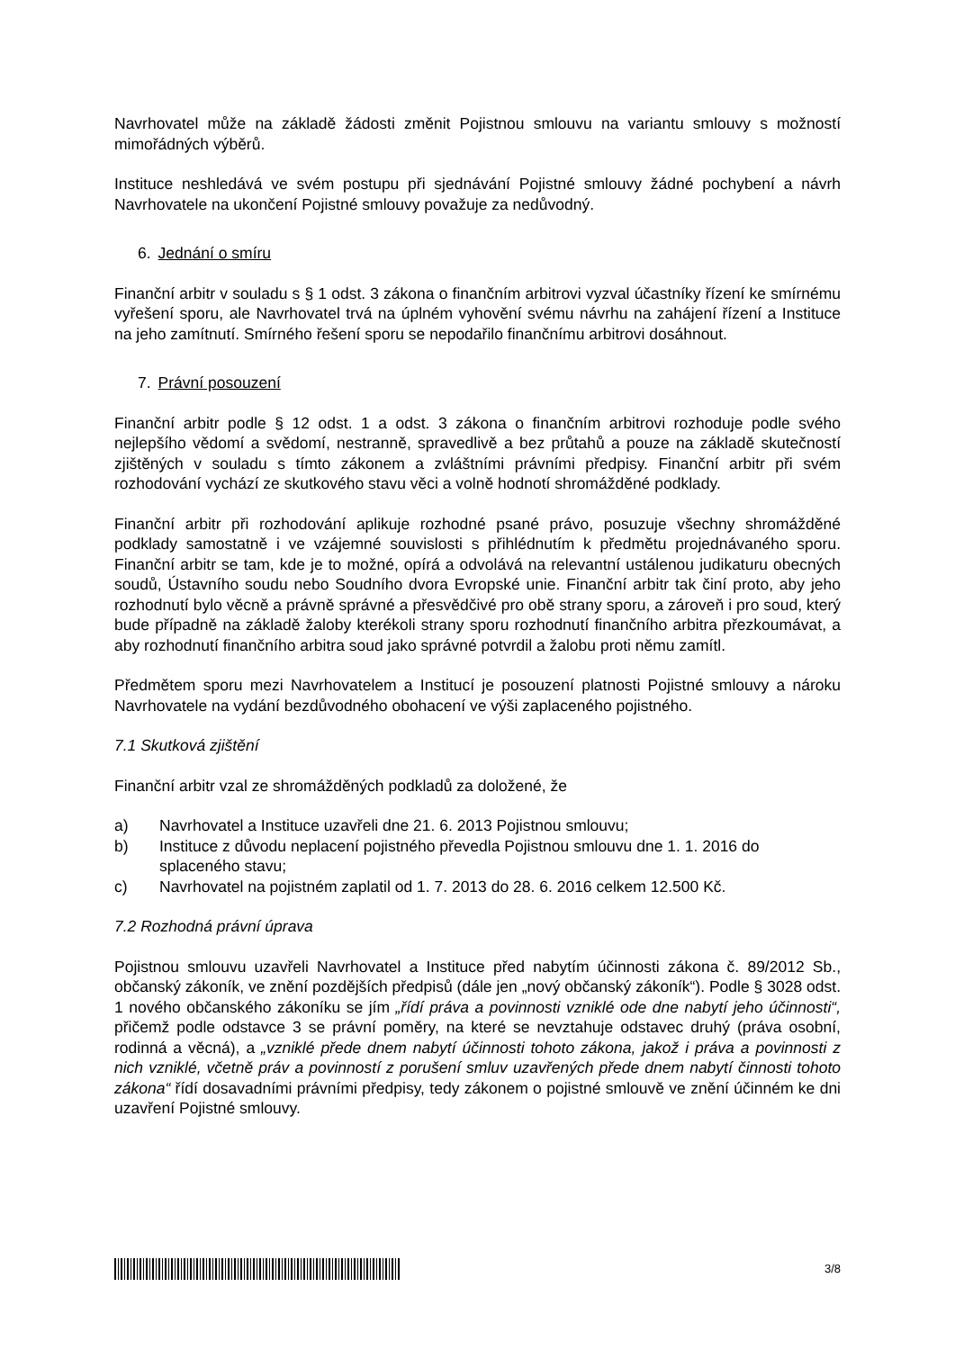Navrhovatel může na základě žádosti změnit Pojistnou smlouvu na variantu smlouvy s možností mimořádných výběrů.
Instituce neshledává ve svém postupu při sjednávání Pojistné smlouvy žádné pochybení a návrh Navrhovatele na ukončení Pojistné smlouvy považuje za nedůvodný.
6. Jednání o smíru
Finanční arbitr v souladu s § 1 odst. 3 zákona o finančním arbitrovi vyzval účastníky řízení ke smírnému vyřešení sporu, ale Navrhovatel trvá na úplném vyhovění svému návrhu na zahájení řízení a Instituce na jeho zamítnutí. Smírného řešení sporu se nepodařilo finančnímu arbitrovi dosáhnout.
7. Právní posouzení
Finanční arbitr podle § 12 odst. 1 a odst. 3 zákona o finančním arbitrovi rozhoduje podle svého nejlepšího vědomí a svědomí, nestranně, spravedlivě a bez průtahů a pouze na základě skutečností zjištěných v souladu s tímto zákonem a zvláštními právními předpisy. Finanční arbitr při svém rozhodování vychází ze skutkového stavu věci a volně hodnotí shromážděné podklady.
Finanční arbitr při rozhodování aplikuje rozhodné psané právo, posuzuje všechny shromážděné podklady samostatně i ve vzájemné souvislosti s přihlédnutím k předmětu projednávaného sporu. Finanční arbitr se tam, kde je to možné, opírá a odvolává na relevantní ustálenou judikaturu obecných soudů, Ústavního soudu nebo Soudního dvora Evropské unie. Finanční arbitr tak činí proto, aby jeho rozhodnutí bylo věcně a právně správné a přesvědčivé pro obě strany sporu, a zároveň i pro soud, který bude případně na základě žaloby kterékoli strany sporu rozhodnutí finančního arbitra přezkoumávat, a aby rozhodnutí finančního arbitra soud jako správné potvrdil a žalobu proti němu zamítl.
Předmětem sporu mezi Navrhovatelem a Institucí je posouzení platnosti Pojistné smlouvy a nároku Navrhovatele na vydání bezdůvodného obohacení ve výši zaplaceného pojistného.
7.1 Skutková zjištění
Finanční arbitr vzal ze shromážděných podkladů za doložené, že
a) Navrhovatel a Instituce uzavřeli dne 21. 6. 2013 Pojistnou smlouvu;
b) Instituce z důvodu neplacení pojistného převedla Pojistnou smlouvu dne 1. 1. 2016 do splaceného stavu;
c) Navrhovatel na pojistném zaplatil od 1. 7. 2013 do 28. 6. 2016 celkem 12.500 Kč.
7.2 Rozhodná právní úprava
Pojistnou smlouvu uzavřeli Navrhovatel a Instituce před nabytím účinnosti zákona č. 89/2012 Sb., občanský zákoník, ve znění pozdějších předpisů (dále jen „nový občanský zákoník“). Podle § 3028 odst. 1 nového občanského zákoníku se jím „řídí práva a povinnosti vzniklé ode dne nabytí jeho účinnosti“, přičemž podle odstavce 3 se právní poměry, na které se nevztahuje odstavec druhý (práva osobní, rodinná a věcná), a „vzniklé přede dnem nabytí účinnosti tohoto zákona, jakož i práva a povinnosti z nich vzniklé, včetně práv a povinností z porušení smluv uzavřených přede dnem nabytí činnosti tohoto zákona“ řídí dosavadními právními předpisy, tedy zákonem o pojistné smlouvě ve znění účinném ke dni uzavření Pojistné smlouvy.
3/8